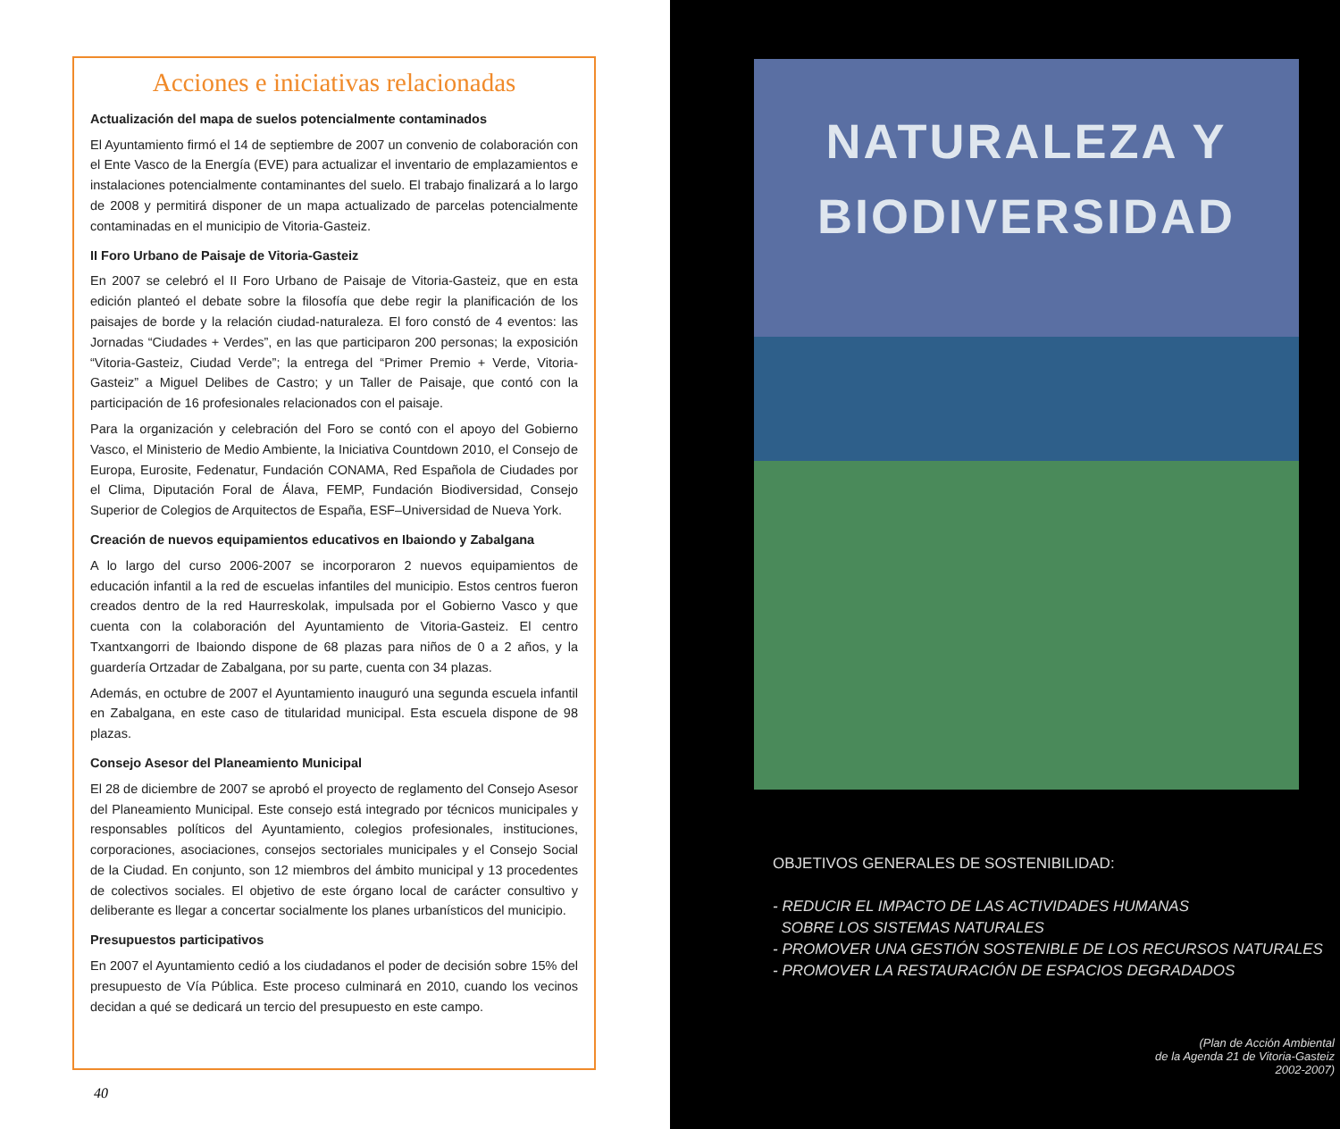Acciones e iniciativas relacionadas
Actualización del mapa de suelos potencialmente contaminados
El Ayuntamiento firmó el 14 de septiembre de 2007 un convenio de colaboración con el Ente Vasco de la Energía (EVE) para actualizar el inventario de emplazamientos e instalaciones potencialmente contaminantes del suelo. El trabajo finalizará a lo largo de 2008 y permitirá disponer de un mapa actualizado de parcelas potencialmente contaminadas en el municipio de Vitoria-Gasteiz.
II Foro Urbano de Paisaje de Vitoria-Gasteiz
En 2007 se celebró el II Foro Urbano de Paisaje de Vitoria-Gasteiz, que en esta edición planteó el debate sobre la filosofía que debe regir la planificación de los paisajes de borde y la relación ciudad-naturaleza. El foro constó de 4 eventos: las Jornadas “Ciudades + Verdes”, en las que participaron 200 personas; la exposición “Vitoria-Gasteiz, Ciudad Verde”; la entrega del “Primer Premio + Verde, Vitoria-Gasteiz” a Miguel Delibes de Castro; y un Taller de Paisaje, que contó con la participación de 16 profesionales relacionados con el paisaje.
Para la organización y celebración del Foro se contó con el apoyo del Gobierno Vasco, el Ministerio de Medio Ambiente, la Iniciativa Countdown 2010, el Consejo de Europa, Eurosite, Fedenatur, Fundación CONAMA, Red Española de Ciudades por el Clima, Diputación Foral de Álava, FEMP, Fundación Biodiversidad, Consejo Superior de Colegios de Arquitectos de España, ESF–Universidad de Nueva York.
Creación de nuevos equipamientos educativos en Ibaiondo y Zabalgana
A lo largo del curso 2006-2007 se incorporaron 2 nuevos equipamientos de educación infantil a la red de escuelas infantiles del municipio. Estos centros fueron creados dentro de la red Haurreskolak, impulsada por el Gobierno Vasco y que cuenta con la colaboración del Ayuntamiento de Vitoria-Gasteiz. El centro Txantxangorri de Ibaiondo dispone de 68 plazas para niños de 0 a 2 años, y la guardería Ortzadar de Zabalgana, por su parte, cuenta con 34 plazas.
Además, en octubre de 2007 el Ayuntamiento inauguró una segunda escuela infantil en Zabalgana, en este caso de titularidad municipal. Esta escuela dispone de 98 plazas.
Consejo Asesor del Planeamiento Municipal
El 28 de diciembre de 2007 se aprobó el proyecto de reglamento del Consejo Asesor del Planeamiento Municipal. Este consejo está integrado por técnicos municipales y responsables políticos del Ayuntamiento, colegios profesionales, instituciones, corporaciones, asociaciones, consejos sectoriales municipales y el Consejo Social de la Ciudad. En conjunto, son 12 miembros del ámbito municipal y 13 procedentes de colectivos sociales. El objetivo de este órgano local de carácter consultivo y deliberante es llegar a concertar socialmente los planes urbanísticos del municipio.
Presupuestos participativos
En 2007 el Ayuntamiento cedió a los ciudadanos el poder de decisión sobre 15% del presupuesto de Vía Pública. Este proceso culminará en 2010, cuando los vecinos decidan a qué se dedicará un tercio del presupuesto en este campo.
40
NATURALEZA Y
BIODIVERSIDAD
OBJETIVOS GENERALES DE SOSTENIBILIDAD:
- REDUCIR EL IMPACTO DE LAS ACTIVIDADES HUMANAS
SOBRE LOS SISTEMAS NATURALES
- PROMOVER UNA GESTIÓN SOSTENIBLE DE LOS RECURSOS NATURALES
- PROMOVER LA RESTAURACIÓN DE ESPACIOS DEGRADADOS
(Plan de Acción Ambiental
de la Agenda 21 de Vitoria-Gasteiz
2002-2007)